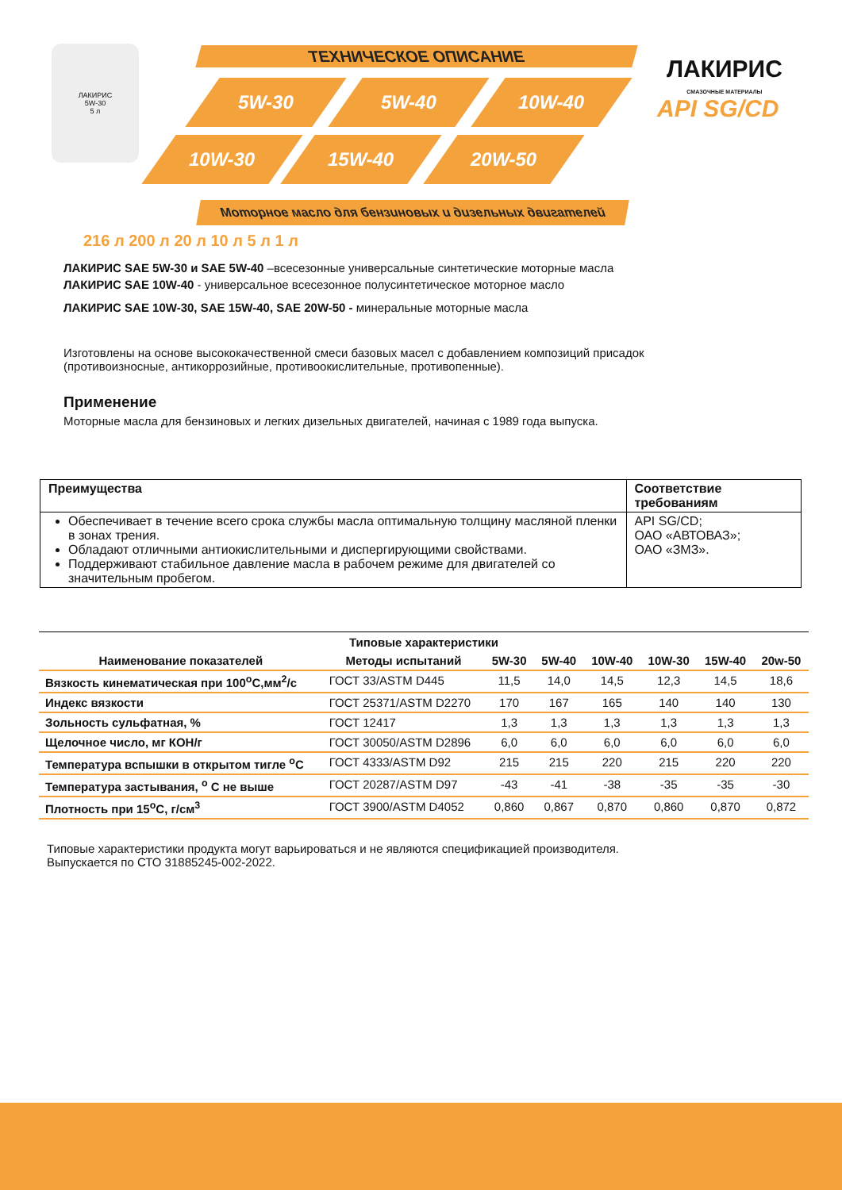ЛАКИРИС
5W-30
5 л
ТЕХНИЧЕСКОЕ ОПИСАНИЕ
5W-30 5W-40 10W-40
10W-30 15W-40 20W-50
Моторное масло для бензиновых и дизельных двигателей
ЛАКИРИС
СМАЗОЧНЫЕ МАТЕРИАЛЫ
API SG/CD
216 л 200 л 20 л 10 л 5 л 1 л
ЛАКИРИС SAE 5W-30 и SAE 5W-40 –всесезонные универсальные синтетические моторные масла
ЛАКИРИС SAE 10W-40 - универсальное всесезонное полусинтетическое моторное масло
ЛАКИРИС SAE 10W-30, SAE 15W-40, SAE 20W-50 - минеральные моторные масла
Изготовлены на основе высококачественной смеси базовых масел с добавлением композиций присадок
(противоизносные, антикоррозийные, противоокислительные, противопенные).
Применение
Моторные масла для бензиновых и легких дизельных двигателей, начиная с 1989 года выпуска.
| Преимущества | Соответствие требованиям |
| --- | --- |
| Обеспечивает в течение всего срока службы масла оптимальную толщину масляной пленки в зонах трения. Обладают отличными антиокислительными и диспергирующими свойствами. Поддерживают стабильное давление масла в рабочем режиме для двигателей со значительным пробегом. | API SG/CD; ОАО «АВТОВАЗ»; ОАО «ЗМЗ». |
| Типовые характеристики | | | | | | | |
| --- | --- | --- | --- | --- | --- | --- | --- |
| Наименование показателей | Методы испытаний | 5W-30 | 5W-40 | 10W-40 | 10W-30 | 15W-40 | 20w-50 |
| Вязкость кинематическая при 100<sup>о</sup>С,мм<sup>2</sup>/с | ГОСТ 33/ASTM D445 | 11,5 | 14,0 | 14,5 | 12,3 | 14,5 | 18,6 |
| Индекс вязкости | ГОСТ 25371/ASTM D2270 | 170 | 167 | 165 | 140 | 140 | 130 |
| Зольность сульфатная, % | ГОСТ 12417 | 1,3 | 1,3 | 1,3 | 1,3 | 1,3 | 1,3 |
| Щелочное число, мг КОН/г | ГОСТ 30050/ASTM D2896 | 6,0 | 6,0 | 6,0 | 6,0 | 6,0 | 6,0 |
| Температура вспышки в открытом тигле <sup>о</sup>С | ГОСТ 4333/ASTM D92 | 215 | 215 | 220 | 215 | 220 | 220 |
| Температура застывания, <sup>о</sup> С не выше | ГОСТ 20287/ASTM D97 | -43 | -41 | -38 | -35 | -35 | -30 |
| Плотность при 15<sup>о</sup>С, г/см<sup>3</sup> | ГОСТ 3900/ASTM D4052 | 0,860 | 0,867 | 0,870 | 0,860 | 0,870 | 0,872 |
Типовые характеристики продукта могут варьироваться и не являются спецификацией производителя.
Выпускается по СТО 31885245-002-2022.